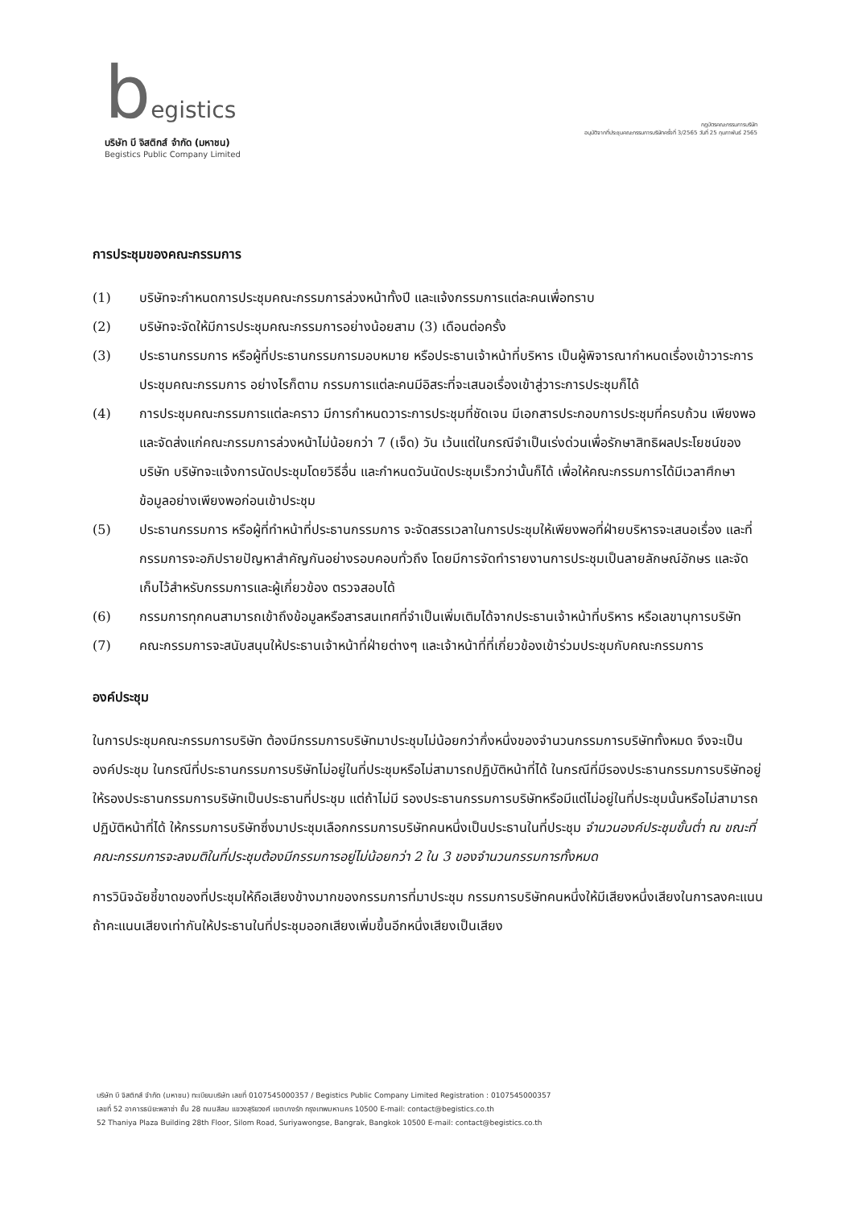begistics
บริษัท บี จิสติกส์ จำกัด (มหาชน)
Begistics Public Company Limited
กฎบัตรคณะกรรมการบริษัท
อนุมัติจากที่ประชุมคณะกรรมการบริษัทครั้งที่ 3/2565 วันที่ 25 กุมภาพันธ์ 2565
การประชุมของคณะกรรมการ
(1) บริษัทจะกำหนดการประชุมคณะกรรมการล่วงหน้าทั้งปี และแจ้งกรรมการแต่ละคนเพื่อทราบ
(2) บริษัทจะจัดให้มีการประชุมคณะกรรมการอย่างน้อยสาม (3) เดือนต่อครั้ง
(3) ประธานกรรมการ หรือผู้ที่ประธานกรรมการมอบหมาย หรือประธานเจ้าหน้าที่บริหาร เป็นผู้พิจารณากำหนดเรื่องเข้าวาระการประชุมคณะกรรมการ อย่างไรก็ตาม กรรมการแต่ละคนมีอิสระที่จะเสนอเรื่องเข้าสู่วาระการประชุมก็ได้
(4) การประชุมคณะกรรมการแต่ละคราว มีการกำหนดวาระการประชุมที่ชัดเจน มีเอกสารประกอบการประชุมที่ครบถ้วน เพียงพอ และจัดส่งแก่คณะกรรมการล่วงหน้าไม่น้อยกว่า 7 (เจ็ด) วัน เว้นแต่ในกรณีจำเป็นเร่งด่วนเพื่อรักษาสิทธิผลประโยชน์ของบริษัท บริษัทจะแจ้งการนัดประชุมโดยวิธีอื่น และกำหนดวันนัดประชุมเร็วกว่านั้นก็ได้ เพื่อให้คณะกรรมการได้มีเวลาศึกษาข้อมูลอย่างเพียงพอก่อนเข้าประชุม
(5) ประธานกรรมการ หรือผู้ที่ทำหน้าที่ประธานกรรมการ จะจัดสรรเวลาในการประชุมให้เพียงพอที่ฝ่ายบริหารจะเสนอเรื่อง และที่กรรมการจะอภิปรายปัญหาสำคัญกันอย่างรอบคอบทั่วถึง โดยมีการจัดทำรายงานการประชุมเป็นลายลักษณ์อักษร และจัดเก็บไว้สำหรับกรรมการและผู้เกี่ยวข้อง ตรวจสอบได้
(6) กรรมการทุกคนสามารถเข้าถึงข้อมูลหรือสารสนเทศที่จำเป็นเพิ่มเติมได้จากประธานเจ้าหน้าที่บริหาร หรือเลขานุการบริษัท
(7) คณะกรรมการจะสนับสนุนให้ประธานเจ้าหน้าที่ฝ่ายต่างๆ และเจ้าหน้าที่ที่เกี่ยวข้องเข้าร่วมประชุมกับคณะกรรมการ
องค์ประชุม
ในการประชุมคณะกรรมการบริษัท ต้องมีกรรมการบริษัทมาประชุมไม่น้อยกว่ากึ่งหนึ่งของจำนวนกรรมการบริษัททั้งหมด จึงจะเป็นองค์ประชุม ในกรณีที่ประธานกรรมการบริษัทไม่อยู่ในที่ประชุมหรือไม่สามารถปฏิบัติหน้าที่ได้ ในกรณีที่มีรองประธานกรรมการบริษัทอยู่ให้รองประธานกรรมการบริษัทเป็นประธานที่ประชุม แต่ถ้าไม่มี รองประธานกรรมการบริษัทหรือมีแต่ไม่อยู่ในที่ประชุมนั้นหรือไม่สามารถปฏิบัติหน้าที่ได้ ให้กรรมการบริษัทซึ่งมาประชุมเลือกกรรมการบริษัทคนหนึ่งเป็นประธานในที่ประชุม จำนวนองค์ประชุมขั้นต่ำ ณ ขณะที่คณะกรรมการจะลงมติในที่ประชุมต้องมีกรรมการอยู่ไม่น้อยกว่า 2 ใน 3 ของจำนวนกรรมการทั้งหมด
การวินิจฉัยชี้ขาดของที่ประชุมให้ถือเสียงข้างมากของกรรมการที่มาประชุม กรรมการบริษัทคนหนึ่งให้มีเสียงหนึ่งเสียงในการลงคะแนน ถ้าคะแนนเสียงเท่ากันให้ประธานในที่ประชุมออกเสียงเพิ่มขึ้นอีกหนึ่งเสียงเป็นเสียง
บริษัท บี จิสติกส์ จำกัด (มหาชน) ทะเบียนบริษัท เลขที่ 0107545000357 / Begistics Public Company Limited Registration : 0107545000357
เลขที่ 52 อาคารธนิยะพลาซ่า ชั้น 28 ถนนสีลม แขวงสุริยวงศ์ เขตบางรัก กรุงเทพมหานคร 10500 E-mail: contact@begistics.co.th
52 Thaniya Plaza Building 28th Floor, Silom Road, Suriyawongse, Bangrak, Bangkok 10500 E-mail: contact@begistics.co.th